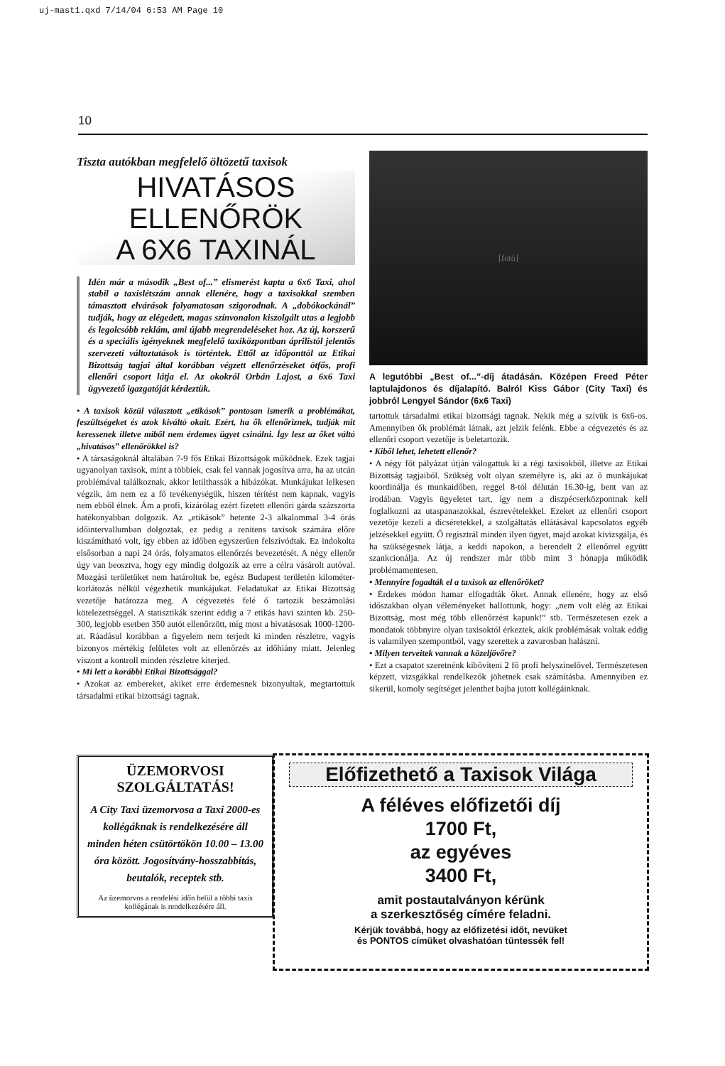uj-mast1.qxd 7/14/04 6:53 AM Page 10
10
Tiszta autókban megfelelő öltözetű taxisok
HIVATÁSOS ELLENŐRÖK
A 6X6 TAXINÁL
Idén már a második „Best of...” elismerést kapta a 6x6 Taxi, ahol stabil a taxislétszám annak ellenére, hogy a taxisokkal szemben támasztott elvárások folyamatosan szigorodnak. A „dobókockánál” tudják, hogy az elégedett, magas színvonalon kiszolgált utas a legjobb és legolcsóbb reklám, ami újabb megrendeléseket hoz. Az új, korszerű és a speciális igényeknek megfelelő taxiközpontban áprilistól jelentős szervezeti változtatások is történtek. Ettől az időponttól az Etikai Bizottság tagjai által korábban végzett ellenőrzéseket ötfős, profi ellenőri csoport látja el. Az okokról Orbán Lajost, a 6x6 Taxi ügyvezető igazgatóját kérdeztük.
• A taxisok közül választott „etikások” pontosan ismerik a problémákat, feszültségeket és azok kiváltó okait. Ezért, ha ők ellenőriznek, tudják mit keressenek illetve miből nem érdemes ügyet csinálni. Így lesz az őket váltó „hivatásos” ellenőrökkel is?
• A társaságoknál általában 7-9 fős Etikai Bizottságok működnek. Ezek tagjai ugyanolyan taxisok, mint a többiek, csak fel vannak jogosítva arra, ha az utcán problémával találkoznak, akkor letilthassák a hibázókat. Munkájukat lelkesen végzik, ám nem ez a fő tevékenységük, hiszen térítést nem kapnak, vagyis nem ebből élnek. Ám a profi, kizárólag ezért fizetett ellenőri gárda százszorta hatékonyabban dolgozik. Az „etikások” hetente 2-3 alkalommal 3-4 órás időintervallumban dolgoztak, ez pedig a renitens taxisok számára előre kiszámítható volt, így ebben az időben egyszerűen felszívódtak. Ez indokolta elsősorban a napi 24 órás, folyamatos ellenőrzés bevezetését. A négy ellenőr úgy van beosztva, hogy egy mindig dolgozik az erre a célra vásárolt autóval. Mozgási területüket nem határoltuk be, egész Budapest területén kilométer-korlátozás nélkül végezhetik munkájukat. Feladatukat az Etikai Bizottság vezetője határozza meg. A cégvezetés felé ő tartozik beszámolási kötelezettséggel. A statisztikák szerint eddig a 7 etikás havi szinten kb. 250-300, legjobb esetben 350 autót ellenőrzött, míg most a hivatásosak 1000-1200-at. Ráadásul korábban a figyelem nem terjedt ki minden részletre, vagyis bizonyos mértékig felületes volt az ellenőrzés az időhiány miatt. Jelenleg viszont a kontroll minden részletre kiterjed.
• Mi lett a korábbi Etikai Bizottsággal?
• Azokat az embereket, akiket erre érdemesnek bizonyultak, megtartottuk társadalmi etikai bizottsági tagnak.
[fotó]
A legutóbbi „Best of...”-díj átadásán. Középen Freed Péter laptulajdonos és díjalapító. Balról Kiss Gábor (City Taxi) és jobbról Lengyel Sándor (6x6 Taxi)
tartottuk társadalmi etikai bizottsági tagnak. Nekik még a szívük is 6x6-os. Amennyiben ők problémát látnak, azt jelzik felénk. Ebbe a cégvezetés és az ellenőri csoport vezetője is beletartozik.
• Kiből lehet, lehetett ellenőr?
• A négy főt pályázat útján válogattuk ki a régi taxisokból, illetve az Etikai Bizottság tagjaiból. Szükség volt olyan személyre is, aki az ő munkájukat koordinálja és munkaidőben, reggel 8-tól délután 16.30-ig, bent van az irodában. Vagyis ügyeletet tart, így nem a diszpécserközpontnak kell foglalkozni az utaspanaszokkal, észrevételekkel. Ezeket az ellenőri csoport vezetője kezeli a dicséretekkel, a szolgáltatás ellátásával kapcsolatos egyéb jelzésekkel együtt. Ő regisztrál minden ilyen ügyet, majd azokat kivizsgálja, és ha szükségesnek látja, a keddi napokon, a berendelt 2 ellenőrrel együtt szankcionálja. Az új rendszer már több mint 3 hónapja működik problémamentesen.
• Mennyire fogadták el a taxisok az ellenőröket?
• Érdekes módon hamar elfogadták őket. Annak ellenére, hogy az első időszakban olyan véleményeket hallottunk, hogy: „nem volt elég az Etikai Bizottság, most még több ellenőrzést kapunk!” stb. Természetesen ezek a mondatok többnyire olyan taxisoktól érkeztek, akik problémásak voltak eddig is valamilyen szempontból, vagy szerettek a zavarosban halászni.
• Milyen terveitek vannak a közeljövőre?
• Ezt a csapatot szeretnénk kibővíteni 2 fő profi helyszínelővel. Természetesen képzett, vizsgákkal rendelkezők jöhetnek csak számításba. Amennyiben ez sikerül, komoly segítséget jelenthet bajba jutott kollégáinknak.
ÜZEMORVOSI SZOLGÁLTATÁS!
A City Taxi üzemorvosa a Taxi 2000-es kollégáknak is rendelkezésére áll minden héten csütörtökön 10.00 – 13.00 óra között. Jogosítvány-hosszabbítás, beutalók, receptek stb.
Az üzemorvos a rendelési időn belül a többi taxis kollégának is rendelkezésére áll.
Előfizethető a Taxisok Világa
A féléves előfizetői díj
1700 Ft,
az egyéves
3400 Ft,
amit postautalványon kérünk
a szerkesztőség címére feladni.
Kérjük továbbá, hogy az előfizetési időt, nevüket
és PONTOS címüket olvashatóan tüntessék fel!